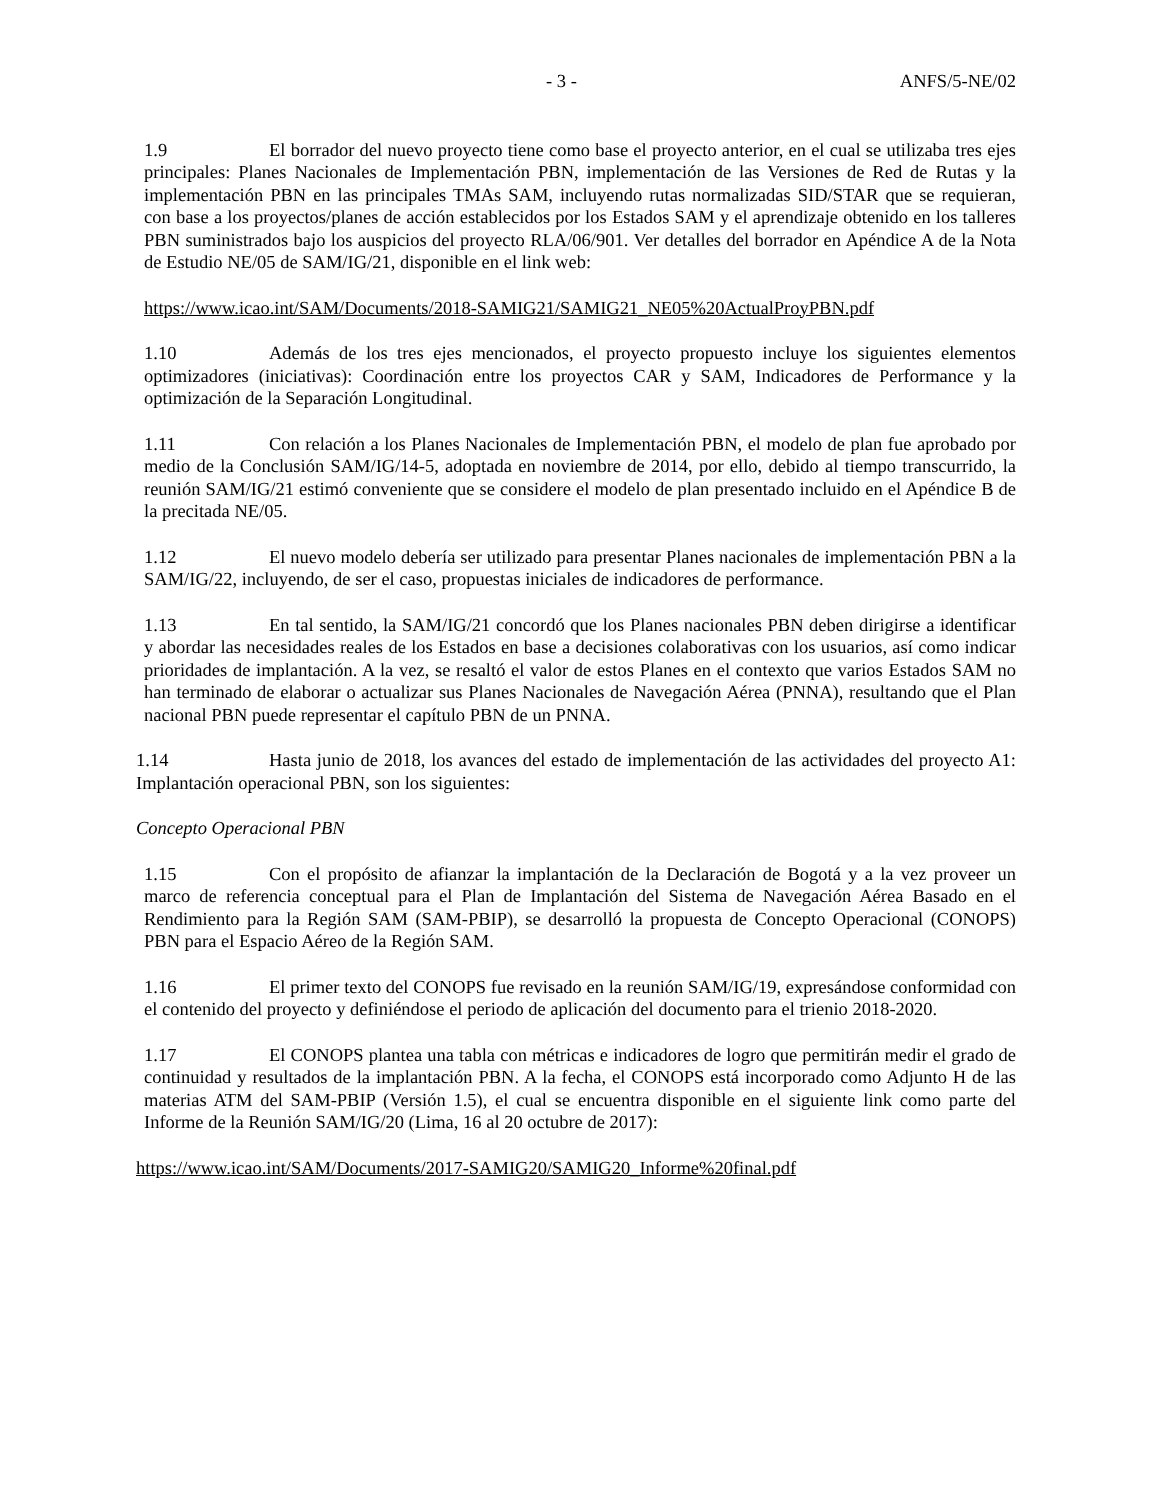- 3 - ANFS/5-NE/02
1.9 El borrador del nuevo proyecto tiene como base el proyecto anterior, en el cual se utilizaba tres ejes principales: Planes Nacionales de Implementación PBN, implementación de las Versiones de Red de Rutas y la implementación PBN en las principales TMAs SAM, incluyendo rutas normalizadas SID/STAR que se requieran, con base a los proyectos/planes de acción establecidos por los Estados SAM y el aprendizaje obtenido en los talleres PBN suministrados bajo los auspicios del proyecto RLA/06/901. Ver detalles del borrador en Apéndice A de la Nota de Estudio NE/05 de SAM/IG/21, disponible en el link web:
https://www.icao.int/SAM/Documents/2018-SAMIG21/SAMIG21_NE05%20ActualProyPBN.pdf
1.10 Además de los tres ejes mencionados, el proyecto propuesto incluye los siguientes elementos optimizadores (iniciativas): Coordinación entre los proyectos CAR y SAM, Indicadores de Performance y la optimización de la Separación Longitudinal.
1.11 Con relación a los Planes Nacionales de Implementación PBN, el modelo de plan fue aprobado por medio de la Conclusión SAM/IG/14-5, adoptada en noviembre de 2014, por ello, debido al tiempo transcurrido, la reunión SAM/IG/21 estimó conveniente que se considere el modelo de plan presentado incluido en el Apéndice B de la precitada NE/05.
1.12 El nuevo modelo debería ser utilizado para presentar Planes nacionales de implementación PBN a la SAM/IG/22, incluyendo, de ser el caso, propuestas iniciales de indicadores de performance.
1.13 En tal sentido, la SAM/IG/21 concordó que los Planes nacionales PBN deben dirigirse a identificar y abordar las necesidades reales de los Estados en base a decisiones colaborativas con los usuarios, así como indicar prioridades de implantación. A la vez, se resaltó el valor de estos Planes en el contexto que varios Estados SAM no han terminado de elaborar o actualizar sus Planes Nacionales de Navegación Aérea (PNNA), resultando que el Plan nacional PBN puede representar el capítulo PBN de un PNNA.
1.14 Hasta junio de 2018, los avances del estado de implementación de las actividades del proyecto A1: Implantación operacional PBN, son los siguientes:
Concepto Operacional PBN
1.15 Con el propósito de afianzar la implantación de la Declaración de Bogotá y a la vez proveer un marco de referencia conceptual para el Plan de Implantación del Sistema de Navegación Aérea Basado en el Rendimiento para la Región SAM (SAM-PBIP), se desarrolló la propuesta de Concepto Operacional (CONOPS) PBN para el Espacio Aéreo de la Región SAM.
1.16 El primer texto del CONOPS fue revisado en la reunión SAM/IG/19, expresándose conformidad con el contenido del proyecto y definiéndose el periodo de aplicación del documento para el trienio 2018-2020.
1.17 El CONOPS plantea una tabla con métricas e indicadores de logro que permitirán medir el grado de continuidad y resultados de la implantación PBN. A la fecha, el CONOPS está incorporado como Adjunto H de las materias ATM del SAM-PBIP (Versión 1.5), el cual se encuentra disponible en el siguiente link como parte del Informe de la Reunión SAM/IG/20 (Lima, 16 al 20 octubre de 2017):
https://www.icao.int/SAM/Documents/2017-SAMIG20/SAMIG20_Informe%20final.pdf